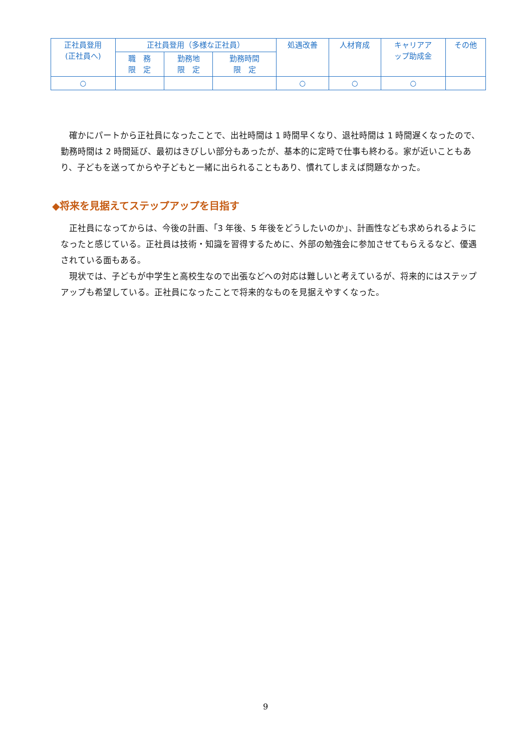| 正社員登用 (正社員へ) | 正社員登用（多様な正社員） | | | 処遇改善 | 人材育成 | キャリアア ップ助成金 | その他 |
| --- | --- | --- | --- | --- | --- | --- | --- |
| | 職 務 限 定 | 勤務地 限 定 | 勤務時間 限 定 | | | | |
| ○ | | | | ○ | ○ | ○ | |
確かにパートから正社員になったことで、出社時間は 1 時間早くなり、退社時間は 1 時間遅くなったので、勤務時間は 2 時間延び、最初はきびしい部分もあったが、基本的に定時で仕事も終わる。家が近いこともあり、子どもを送ってからや子どもと一緒に出られることもあり、慣れてしまえば問題なかった。
◆将来を見据えてステップアップを目指す
正社員になってからは、今後の計画、「3 年後、5 年後をどうしたいのか」、計画性なども求められるようになったと感じている。正社員は技術・知識を習得するために、外部の勉強会に参加させてもらえるなど、優遇されている面もある。
現状では、子どもが中学生と高校生なので出張などへの対応は難しいと考えているが、将来的にはステップアップも希望している。正社員になったことで将来的なものを見据えやすくなった。
9